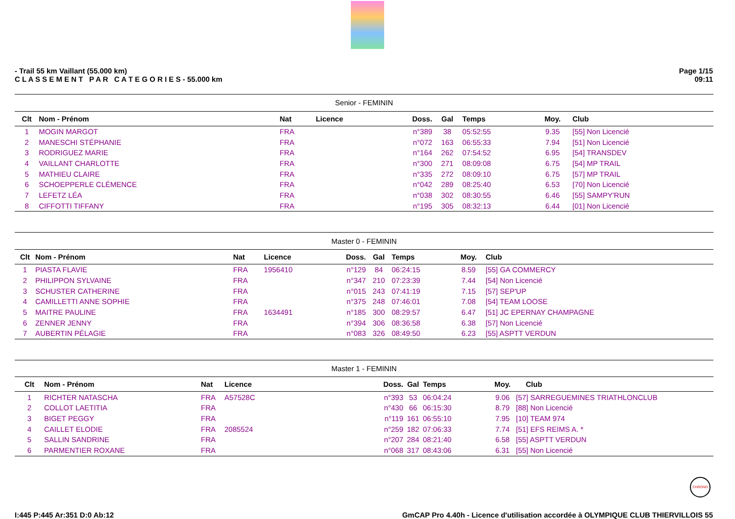- Trail 55 km Vaillant (55.000 km)
C L A S S E M E N T P A R C A T E G O R I E S - 55.000 km
Page 1/15
09:11
| Senior - FEMININ | | | | | | | | |
| Clt | Nom - Prénom | Nat | Licence | Doss. | Gal | Temps | Moy. | Club |
| 1 | MOGIN MARGOT | FRA | | n°389 | 38 | 05:52:55 | 9.35 | [55] Non Licencié |
| 2 | MANESCHI STÉPHANIE | FRA | | n°072 | 163 | 06:55:33 | 7.94 | [51] Non Licencié |
| 3 | RODRIGUEZ MARIE | FRA | | n°164 | 262 | 07:54:52 | 6.95 | [54] TRANSDEV |
| 4 | VAILLANT CHARLOTTE | FRA | | n°300 | 271 | 08:09:08 | 6.75 | [54] MP TRAIL |
| 5 | MATHIEU CLAIRE | FRA | | n°335 | 272 | 08:09:10 | 6.75 | [57] MP TRAIL |
| 6 | SCHOEPPERLE CLÉMENCE | FRA | | n°042 | 289 | 08:25:40 | 6.53 | [70] Non Licencié |
| 7 | LEFETZ LÉA | FRA | | n°038 | 302 | 08:30:55 | 6.46 | [55] SAMPY'RUN |
| 8 | CIFFOTTI TIFFANY | FRA | | n°195 | 305 | 08:32:13 | 6.44 | [01] Non Licencié |
| Master 0 - FEMININ | | | | | | | | |
| Clt | Nom - Prénom | Nat | Licence | Doss. | Gal | Temps | Moy. | Club |
| 1 | PIASTA FLAVIE | FRA | 1956410 | n°129 | 84 | 06:24:15 | 8.59 | [55] GA COMMERCY |
| 2 | PHILIPPON SYLVAINE | FRA | | n°347 | 210 | 07:23:39 | 7.44 | [54] Non Licencié |
| 3 | SCHUSTER CATHERINE | FRA | | n°015 | 243 | 07:41:19 | 7.15 | [57] SEP'UP |
| 4 | CAMILLETTI ANNE SOPHIE | FRA | | n°375 | 248 | 07:46:01 | 7.08 | [54] TEAM LOOSE |
| 5 | MAITRE PAULINE | FRA | 1634491 | n°185 | 300 | 08:29:57 | 6.47 | [51] JC EPERNAY CHAMPAGNE |
| 6 | ZENNER JENNY | FRA | | n°394 | 306 | 08:36:58 | 6.38 | [57] Non Licencié |
| 7 | AUBERTIN PÉLAGIE | FRA | | n°083 | 326 | 08:49:50 | 6.23 | [55] ASPTT VERDUN |
| Master 1 - FEMININ | | | | | | | | |
| Clt | Nom - Prénom | Nat | Licence | Doss. | Gal | Temps | Moy. | Club |
| 1 | RICHTER NATASCHA | FRA | A57528C | n°393 | 53 | 06:04:24 | 9.06 | [57] SARREGUEMINES TRIATHLONCLUB |
| 2 | COLLOT LAETITIA | FRA | | n°430 | 66 | 06:15:30 | 8.79 | [88] Non Licencié |
| 3 | BIGET PEGGY | FRA | | n°119 | 161 | 06:55:10 | 7.95 | [10] TEAM 974 |
| 4 | CAILLET ELODIE | FRA | 2085524 | n°259 | 182 | 07:06:33 | 7.74 | [51] EFS REIMS A. * |
| 5 | SALLIN SANDRINE | FRA | | n°207 | 284 | 08:21:40 | 6.58 | [55] ASPTT VERDUN |
| 6 | PARMENTIER ROXANE | FRA | | n°068 | 317 | 08:43:06 | 6.31 | [55] Non Licencié |
CHRONO
I:445 P:445 Ar:351 D:0 Ab:12 GmCAP Pro 4.40h - Licence d'utilisation accordée à OLYMPIQUE CLUB THIERVILLOIS 55